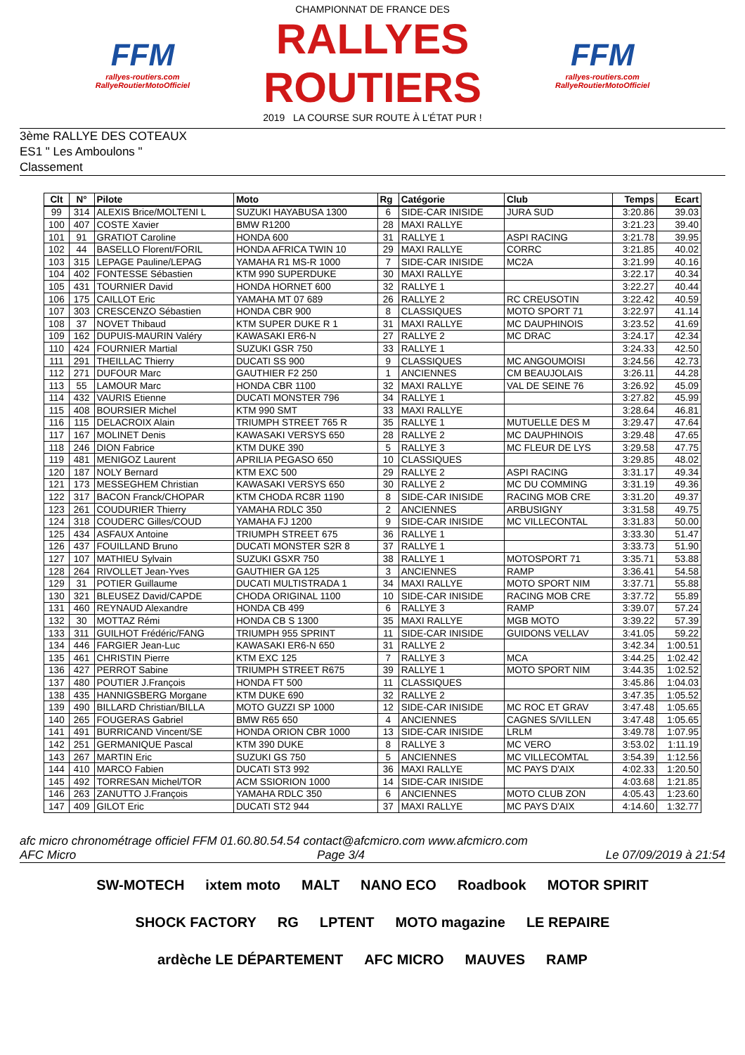FFM
rallyes-routiers.com
RallyeRoutierMotoOfficiel
CHAMPIONNAT DE FRANCE DES
RALLYES ROUTIERS
2019 LA COURSE SUR ROUTE À L'ÉTAT PUR !
FFM
rallyes-routiers.com
RallyeRoutierMotoOfficiel
3ème RALLYE DES COTEAUX
ES1 " Les Amboulons "
Classement
| Clt | N° | Pilote | Moto | Rg | Catégorie | Club | Temps | Ecart |
| --- | --- | --- | --- | --- | --- | --- | --- | --- |
| 99 | 314 | ALEXIS Brice/MOLTENI L | SUZUKI HAYABUSA 1300 | 6 | SIDE-CAR INISIDE | JURA SUD | 3:20.86 | 39.03 |
| 100 | 407 | COSTE Xavier | BMW R1200 | 28 | MAXI RALLYE | | 3:21.23 | 39.40 |
| 101 | 91 | GRATIOT Caroline | HONDA 600 | 31 | RALLYE 1 | ASPI RACING | 3:21.78 | 39.95 |
| 102 | 44 | BASELLO Florent/FORIL | HONDA AFRICA TWIN 10 | 29 | MAXI RALLYE | CORRC | 3:21.85 | 40.02 |
| 103 | 315 | LEPAGE Pauline/LEPAG | YAMAHA R1 MS-R 1000 | 7 | SIDE-CAR INISIDE | MC2A | 3:21.99 | 40.16 |
| 104 | 402 | FONTESSE Sébastien | KTM 990 SUPERDUKE | 30 | MAXI RALLYE | | 3:22.17 | 40.34 |
| 105 | 431 | TOURNIER David | HONDA HORNET 600 | 32 | RALLYE 1 | | 3:22.27 | 40.44 |
| 106 | 175 | CAILLOT Eric | YAMAHA MT 07 689 | 26 | RALLYE 2 | RC CREUSOTIN | 3:22.42 | 40.59 |
| 107 | 303 | CRESCENZO Sébastien | HONDA CBR 900 | 8 | CLASSIQUES | MOTO SPORT 71 | 3:22.97 | 41.14 |
| 108 | 37 | NOVET Thibaud | KTM SUPER DUKE R 1 | 31 | MAXI RALLYE | MC DAUPHINOIS | 3:23.52 | 41.69 |
| 109 | 162 | DUPUIS-MAURIN Valéry | KAWASAKI ER6-N | 27 | RALLYE 2 | MC DRAC | 3:24.17 | 42.34 |
| 110 | 424 | FOURNIER Martial | SUZUKI GSR 750 | 33 | RALLYE 1 | | 3:24.33 | 42.50 |
| 111 | 291 | THEILLAC Thierry | DUCATI SS 900 | 9 | CLASSIQUES | MC ANGOUMOISI | 3:24.56 | 42.73 |
| 112 | 271 | DUFOUR Marc | GAUTHIER F2 250 | 1 | ANCIENNES | CM BEAUJOLAIS | 3:26.11 | 44.28 |
| 113 | 55 | LAMOUR Marc | HONDA CBR 1100 | 32 | MAXI RALLYE | VAL DE SEINE 76 | 3:26.92 | 45.09 |
| 114 | 432 | VAURIS Etienne | DUCATI MONSTER 796 | 34 | RALLYE 1 | | 3:27.82 | 45.99 |
| 115 | 408 | BOURSIER Michel | KTM 990 SMT | 33 | MAXI RALLYE | | 3:28.64 | 46.81 |
| 116 | 115 | DELACROIX Alain | TRIUMPH STREET 765 R | 35 | RALLYE 1 | MUTUELLE DES M | 3:29.47 | 47.64 |
| 117 | 167 | MOLINET Denis | KAWASAKI VERSYS 650 | 28 | RALLYE 2 | MC DAUPHINOIS | 3:29.48 | 47.65 |
| 118 | 246 | DION Fabrice | KTM DUKE 390 | 5 | RALLYE 3 | MC FLEUR DE LYS | 3:29.58 | 47.75 |
| 119 | 481 | MENIGOZ Laurent | APRILIA PEGASO 650 | 10 | CLASSIQUES | | 3:29.85 | 48.02 |
| 120 | 187 | NOLY Bernard | KTM EXC 500 | 29 | RALLYE 2 | ASPI RACING | 3:31.17 | 49.34 |
| 121 | 173 | MESSEGHEM Christian | KAWASAKI VERSYS 650 | 30 | RALLYE 2 | MC DU COMMING | 3:31.19 | 49.36 |
| 122 | 317 | BACON Franck/CHOPAR | KTM CHODA RC8R 1190 | 8 | SIDE-CAR INISIDE | RACING MOB CRE | 3:31.20 | 49.37 |
| 123 | 261 | COUDURIER Thierry | YAMAHA RDLC 350 | 2 | ANCIENNES | ARBUSIGNY | 3:31.58 | 49.75 |
| 124 | 318 | COUDERC Gilles/COUD | YAMAHA FJ 1200 | 9 | SIDE-CAR INISIDE | MC VILLECONTAL | 3:31.83 | 50.00 |
| 125 | 434 | ASFAUX Antoine | TRIUMPH STREET 675 | 36 | RALLYE 1 | | 3:33.30 | 51.47 |
| 126 | 437 | FOUILLAND Bruno | DUCATI MONSTER S2R 8 | 37 | RALLYE 1 | | 3:33.73 | 51.90 |
| 127 | 107 | MATHIEU Sylvain | SUZUKI GSXR 750 | 38 | RALLYE 1 | MOTOSPORT 71 | 3:35.71 | 53.88 |
| 128 | 264 | RIVOLLET Jean-Yves | GAUTHIER GA 125 | 3 | ANCIENNES | RAMP | 3:36.41 | 54.58 |
| 129 | 31 | POTIER Guillaume | DUCATI MULTISTRADA 1 | 34 | MAXI RALLYE | MOTO SPORT NIM | 3:37.71 | 55.88 |
| 130 | 321 | BLEUSEZ David/CAPDE | CHODA ORIGINAL 1100 | 10 | SIDE-CAR INISIDE | RACING MOB CRE | 3:37.72 | 55.89 |
| 131 | 460 | REYNAUD Alexandre | HONDA CB 499 | 6 | RALLYE 3 | RAMP | 3:39.07 | 57.24 |
| 132 | 30 | MOTTAZ Rémi | HONDA CB S 1300 | 35 | MAXI RALLYE | MGB MOTO | 3:39.22 | 57.39 |
| 133 | 311 | GUILHOT Frédéric/FANG | TRIUMPH 955 SPRINT | 11 | SIDE-CAR INISIDE | GUIDONS VELLAV | 3:41.05 | 59.22 |
| 134 | 446 | FARGIER Jean-Luc | KAWASAKI ER6-N 650 | 31 | RALLYE 2 | | 3:42.34 | 1:00.51 |
| 135 | 461 | CHRISTIN Pierre | KTM EXC 125 | 7 | RALLYE 3 | MCA | 3:44.25 | 1:02.42 |
| 136 | 427 | PERROT Sabine | TRIUMPH STREET R675 | 39 | RALLYE 1 | MOTO SPORT NIM | 3:44.35 | 1:02.52 |
| 137 | 480 | POUTIER J.François | HONDA FT 500 | 11 | CLASSIQUES | | 3:45.86 | 1:04.03 |
| 138 | 435 | HANNIGSBERG Morgane | KTM DUKE 690 | 32 | RALLYE 2 | | 3:47.35 | 1:05.52 |
| 139 | 490 | BILLARD Christian/BILLA | MOTO GUZZI SP 1000 | 12 | SIDE-CAR INISIDE | MC ROC ET GRAV | 3:47.48 | 1:05.65 |
| 140 | 265 | FOUGERAS Gabriel | BMW R65 650 | 4 | ANCIENNES | CAGNES S/VILLEN | 3:47.48 | 1:05.65 |
| 141 | 491 | BURRICAND Vincent/SE | HONDA ORION CBR 1000 | 13 | SIDE-CAR INISIDE | LRLM | 3:49.78 | 1:07.95 |
| 142 | 251 | GERMANIQUE Pascal | KTM 390 DUKE | 8 | RALLYE 3 | MC VERO | 3:53.02 | 1:11.19 |
| 143 | 267 | MARTIN Eric | SUZUKI GS 750 | 5 | ANCIENNES | MC VILLECOMTAL | 3:54.39 | 1:12.56 |
| 144 | 410 | MARCO Fabien | DUCATI ST3 992 | 36 | MAXI RALLYE | MC PAYS D'AIX | 4:02.33 | 1:20.50 |
| 145 | 492 | TORRESAN Michel/TOR | ACM SSIORION 1000 | 14 | SIDE-CAR INISIDE | | 4:03.68 | 1:21.85 |
| 146 | 263 | ZANUTTO J.François | YAMAHA RDLC 350 | 6 | ANCIENNES | MOTO CLUB ZON | 4:05.43 | 1:23.60 |
| 147 | 409 | GILOT Eric | DUCATI ST2 944 | 37 | MAXI RALLYE | MC PAYS D'AIX | 4:14.60 | 1:32.77 |
afc micro chronométrage officiel FFM 01.60.80.54.54 contact@afcmicro.com www.afcmicro.com
AFC Micro Page 3/4 Le 07/09/2019 à 21:54
SW-MOTECH ixtem moto MALT NANO ECO Roadbook MOTOR SPIRIT SHOCK FACTORY RG LPTENT MOTO magazine LE REPAIRE ardèche LE DÉPARTEMENT AFC MICRO MAUVES RAMP